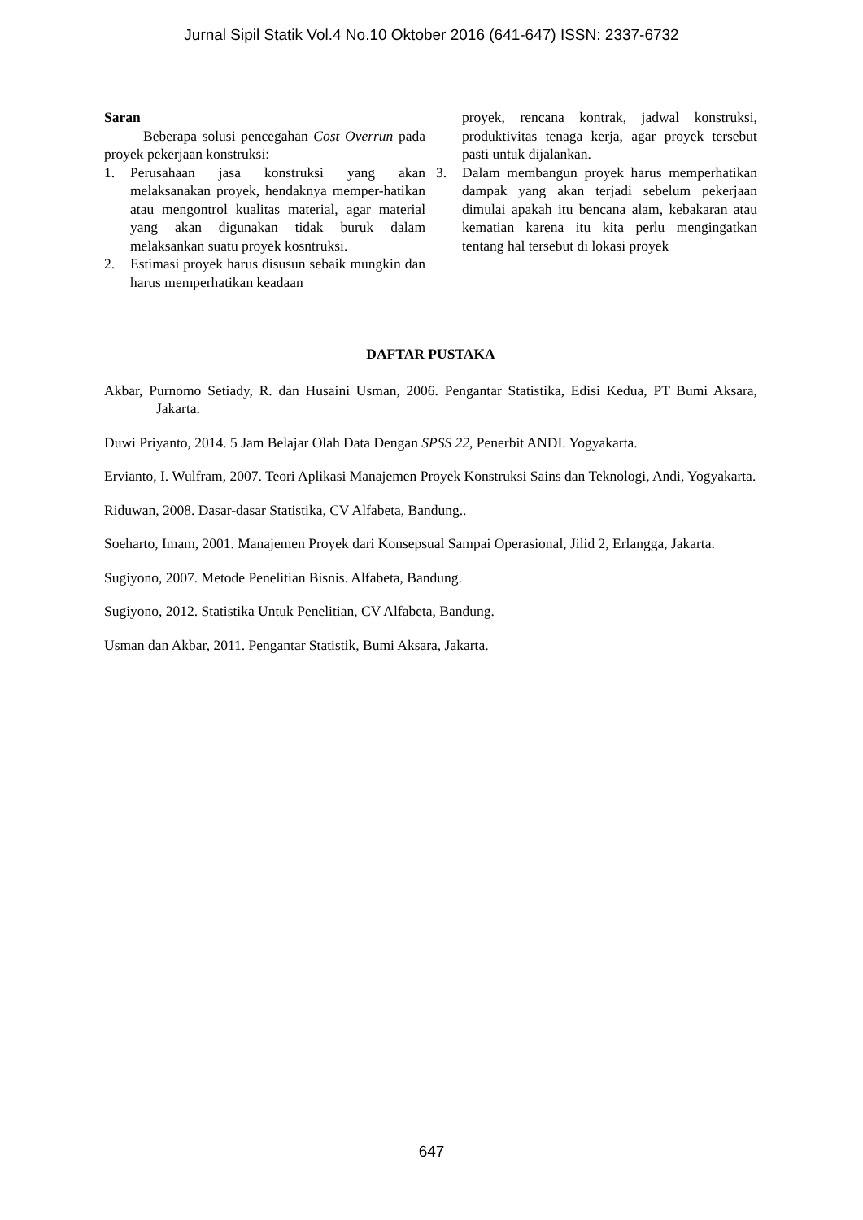Jurnal Sipil Statik Vol.4 No.10 Oktober 2016 (641-647) ISSN: 2337-6732
Saran
Beberapa solusi pencegahan Cost Overrun pada proyek pekerjaan konstruksi:
1. Perusahaan jasa konstruksi yang akan melaksanakan proyek, hendaknya memper-hatikan atau mengontrol kualitas material, agar material yang akan digunakan tidak buruk dalam melaksankan suatu proyek kosntruksi.
2. Estimasi proyek harus disusun sebaik mungkin dan harus memperhatikan keadaan
proyek, rencana kontrak, jadwal konstruksi, produktivitas tenaga kerja, agar proyek tersebut pasti untuk dijalankan.
3. Dalam membangun proyek harus memperhatikan dampak yang akan terjadi sebelum pekerjaan dimulai apakah itu bencana alam, kebakaran atau kematian karena itu kita perlu mengingatkan tentang hal tersebut di lokasi proyek
DAFTAR PUSTAKA
Akbar, Purnomo Setiady, R. dan Husaini Usman, 2006. Pengantar Statistika, Edisi Kedua, PT Bumi Aksara, Jakarta.
Duwi Priyanto, 2014. 5 Jam Belajar Olah Data Dengan SPSS 22, Penerbit ANDI. Yogyakarta.
Ervianto, I. Wulfram, 2007. Teori Aplikasi Manajemen Proyek Konstruksi Sains dan Teknologi, Andi, Yogyakarta.
Riduwan, 2008. Dasar-dasar Statistika, CV Alfabeta, Bandung..
Soeharto, Imam, 2001. Manajemen Proyek dari Konsepsual Sampai Operasional, Jilid 2, Erlangga, Jakarta.
Sugiyono, 2007. Metode Penelitian Bisnis. Alfabeta, Bandung.
Sugiyono, 2012. Statistika Untuk Penelitian, CV Alfabeta, Bandung.
Usman dan Akbar, 2011. Pengantar Statistik, Bumi Aksara, Jakarta.
647